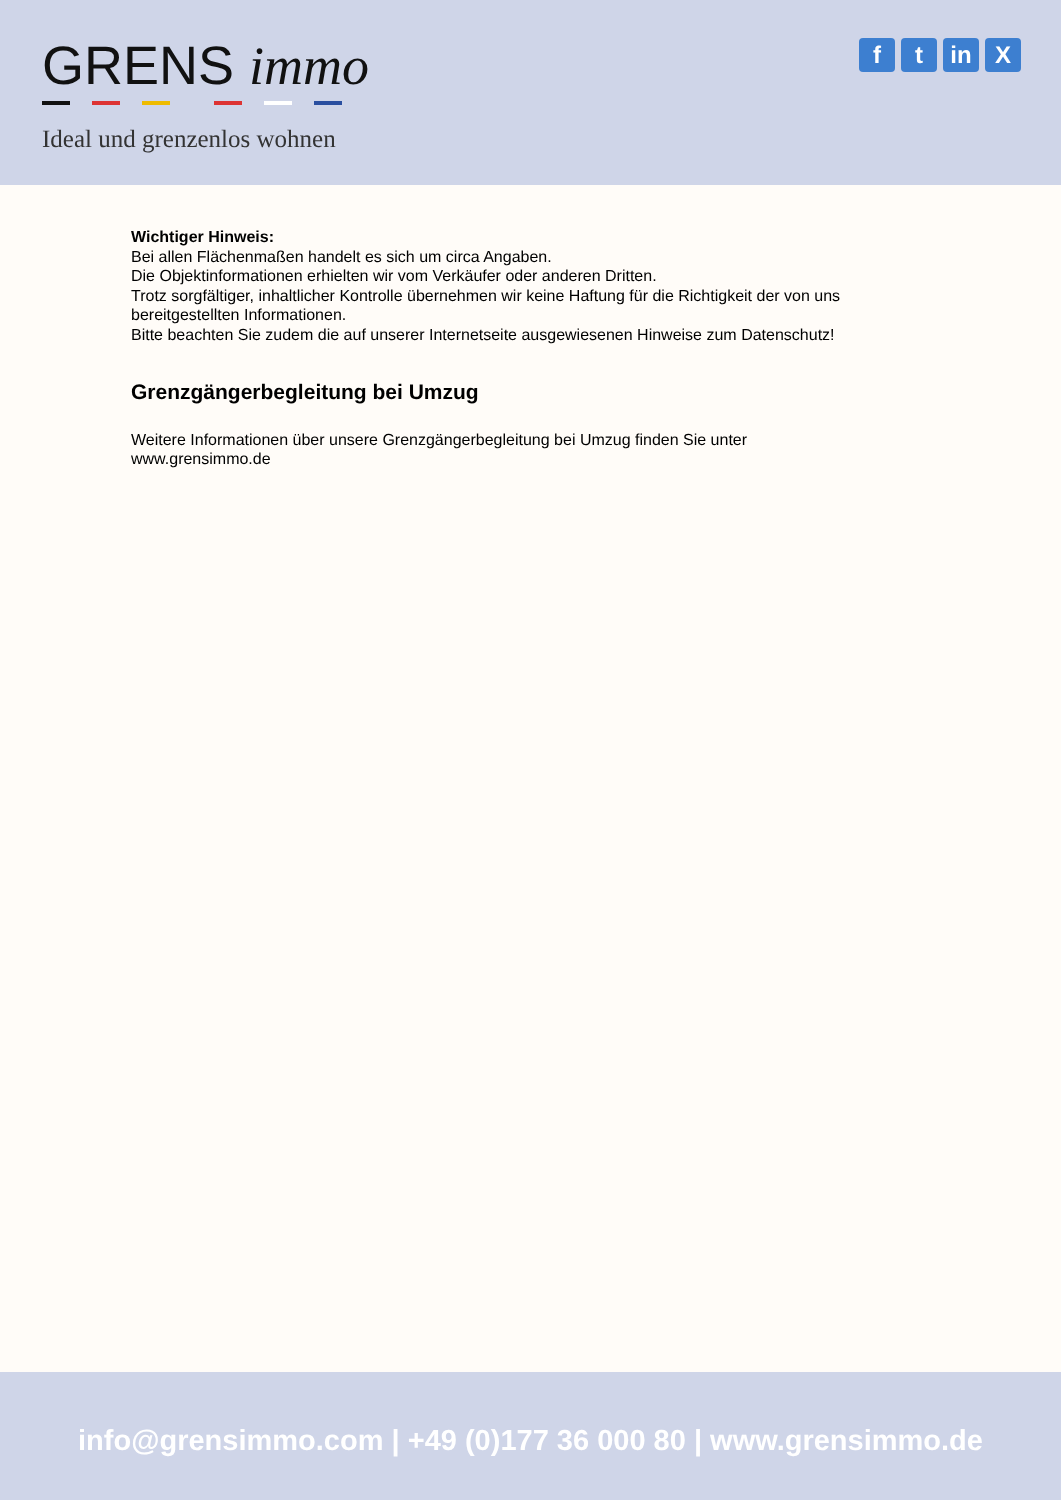GRENS immo
Ideal und grenzenlos wohnen
ft in X
Wichtiger Hinweis:
Bei allen Flächenmaßen handelt es sich um circa Angaben.
Die Objektinformationen erhielten wir vom Verkäufer oder anderen Dritten.
Trotz sorgfältiger, inhaltlicher Kontrolle übernehmen wir keine Haftung für die Richtigkeit der von uns bereitgestellten Informationen.
Bitte beachten Sie zudem die auf unserer Internetseite ausgewiesenen Hinweise zum Datenschutz!
Grenzgängerbegleitung bei Umzug
Weitere Informationen über unsere Grenzgängerbegleitung bei Umzug finden Sie unter
www.grensimmo.de
info@grensimmo.com | +49 (0)177 36 000 80 | www.grensimmo.de